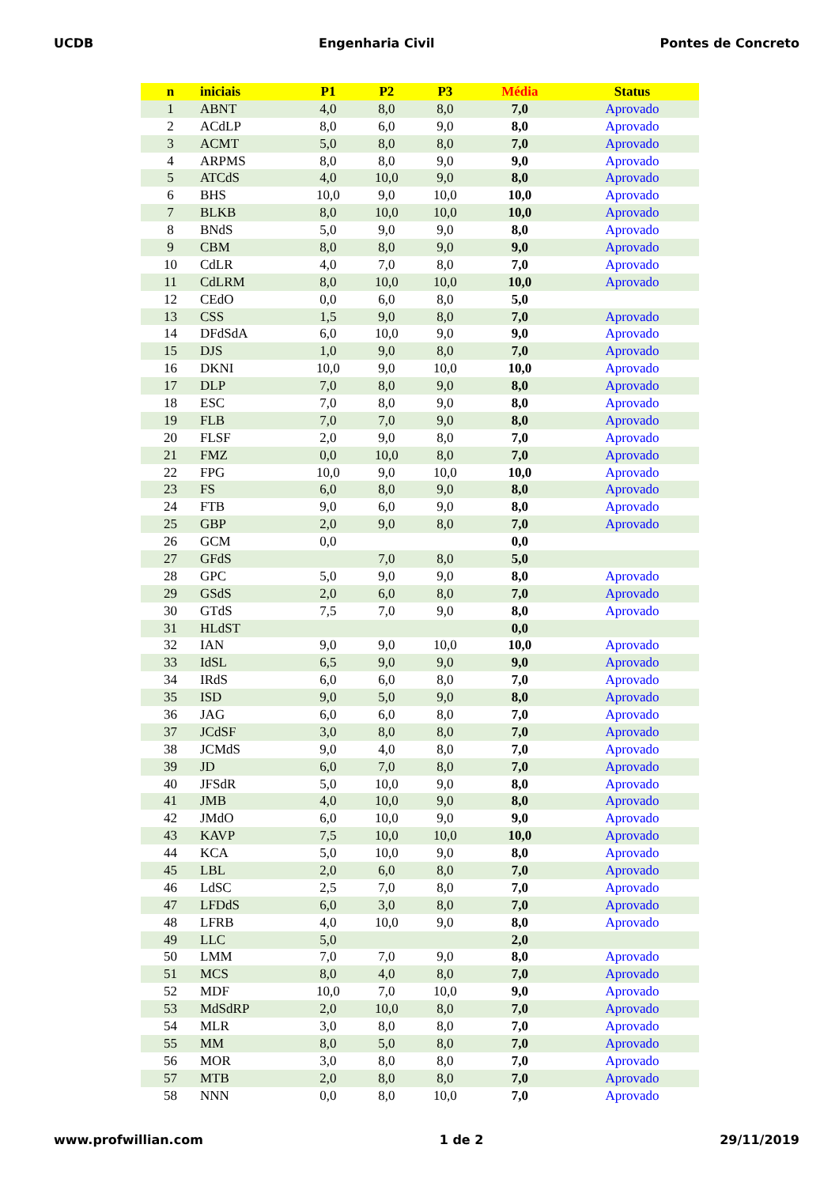UCDB Engenharia Civil Pontes de Concreto
| n | iniciais | P1 | P2 | P3 | Média | Status |
| --- | --- | --- | --- | --- | --- | --- |
| 1 | ABNT | 4,0 | 8,0 | 8,0 | 7,0 | Aprovado |
| 2 | ACdLP | 8,0 | 6,0 | 9,0 | 8,0 | Aprovado |
| 3 | ACMT | 5,0 | 8,0 | 8,0 | 7,0 | Aprovado |
| 4 | ARPMS | 8,0 | 8,0 | 9,0 | 9,0 | Aprovado |
| 5 | ATCdS | 4,0 | 10,0 | 9,0 | 8,0 | Aprovado |
| 6 | BHS | 10,0 | 9,0 | 10,0 | 10,0 | Aprovado |
| 7 | BLKB | 8,0 | 10,0 | 10,0 | 10,0 | Aprovado |
| 8 | BNdS | 5,0 | 9,0 | 9,0 | 8,0 | Aprovado |
| 9 | CBM | 8,0 | 8,0 | 9,0 | 9,0 | Aprovado |
| 10 | CdLR | 4,0 | 7,0 | 8,0 | 7,0 | Aprovado |
| 11 | CdLRM | 8,0 | 10,0 | 10,0 | 10,0 | Aprovado |
| 12 | CEdO | 0,0 | 6,0 | 8,0 | 5,0 | |
| 13 | CSS | 1,5 | 9,0 | 8,0 | 7,0 | Aprovado |
| 14 | DFdSdA | 6,0 | 10,0 | 9,0 | 9,0 | Aprovado |
| 15 | DJS | 1,0 | 9,0 | 8,0 | 7,0 | Aprovado |
| 16 | DKNI | 10,0 | 9,0 | 10,0 | 10,0 | Aprovado |
| 17 | DLP | 7,0 | 8,0 | 9,0 | 8,0 | Aprovado |
| 18 | ESC | 7,0 | 8,0 | 9,0 | 8,0 | Aprovado |
| 19 | FLB | 7,0 | 7,0 | 9,0 | 8,0 | Aprovado |
| 20 | FLSF | 2,0 | 9,0 | 8,0 | 7,0 | Aprovado |
| 21 | FMZ | 0,0 | 10,0 | 8,0 | 7,0 | Aprovado |
| 22 | FPG | 10,0 | 9,0 | 10,0 | 10,0 | Aprovado |
| 23 | FS | 6,0 | 8,0 | 9,0 | 8,0 | Aprovado |
| 24 | FTB | 9,0 | 6,0 | 9,0 | 8,0 | Aprovado |
| 25 | GBP | 2,0 | 9,0 | 8,0 | 7,0 | Aprovado |
| 26 | GCM | 0,0 | | | 0,0 | |
| 27 | GFdS | | 7,0 | 8,0 | 5,0 | |
| 28 | GPC | 5,0 | 9,0 | 9,0 | 8,0 | Aprovado |
| 29 | GSdS | 2,0 | 6,0 | 8,0 | 7,0 | Aprovado |
| 30 | GTdS | 7,5 | 7,0 | 9,0 | 8,0 | Aprovado |
| 31 | HLdST | | | | 0,0 | |
| 32 | IAN | 9,0 | 9,0 | 10,0 | 10,0 | Aprovado |
| 33 | IdSL | 6,5 | 9,0 | 9,0 | 9,0 | Aprovado |
| 34 | IRdS | 6,0 | 6,0 | 8,0 | 7,0 | Aprovado |
| 35 | ISD | 9,0 | 5,0 | 9,0 | 8,0 | Aprovado |
| 36 | JAG | 6,0 | 6,0 | 8,0 | 7,0 | Aprovado |
| 37 | JCdSF | 3,0 | 8,0 | 8,0 | 7,0 | Aprovado |
| 38 | JCMdS | 9,0 | 4,0 | 8,0 | 7,0 | Aprovado |
| 39 | JD | 6,0 | 7,0 | 8,0 | 7,0 | Aprovado |
| 40 | JFSdR | 5,0 | 10,0 | 9,0 | 8,0 | Aprovado |
| 41 | JMB | 4,0 | 10,0 | 9,0 | 8,0 | Aprovado |
| 42 | JMdO | 6,0 | 10,0 | 9,0 | 9,0 | Aprovado |
| 43 | KAVP | 7,5 | 10,0 | 10,0 | 10,0 | Aprovado |
| 44 | KCA | 5,0 | 10,0 | 9,0 | 8,0 | Aprovado |
| 45 | LBL | 2,0 | 6,0 | 8,0 | 7,0 | Aprovado |
| 46 | LdSC | 2,5 | 7,0 | 8,0 | 7,0 | Aprovado |
| 47 | LFDdS | 6,0 | 3,0 | 8,0 | 7,0 | Aprovado |
| 48 | LFRB | 4,0 | 10,0 | 9,0 | 8,0 | Aprovado |
| 49 | LLC | 5,0 | | | 2,0 | |
| 50 | LMM | 7,0 | 7,0 | 9,0 | 8,0 | Aprovado |
| 51 | MCS | 8,0 | 4,0 | 8,0 | 7,0 | Aprovado |
| 52 | MDF | 10,0 | 7,0 | 10,0 | 9,0 | Aprovado |
| 53 | MdSdRP | 2,0 | 10,0 | 8,0 | 7,0 | Aprovado |
| 54 | MLR | 3,0 | 8,0 | 8,0 | 7,0 | Aprovado |
| 55 | MM | 8,0 | 5,0 | 8,0 | 7,0 | Aprovado |
| 56 | MOR | 3,0 | 8,0 | 8,0 | 7,0 | Aprovado |
| 57 | MTB | 2,0 | 8,0 | 8,0 | 7,0 | Aprovado |
| 58 | NNN | 0,0 | 8,0 | 10,0 | 7,0 | Aprovado |
www.profwillian.com 1 de 2 29/11/2019